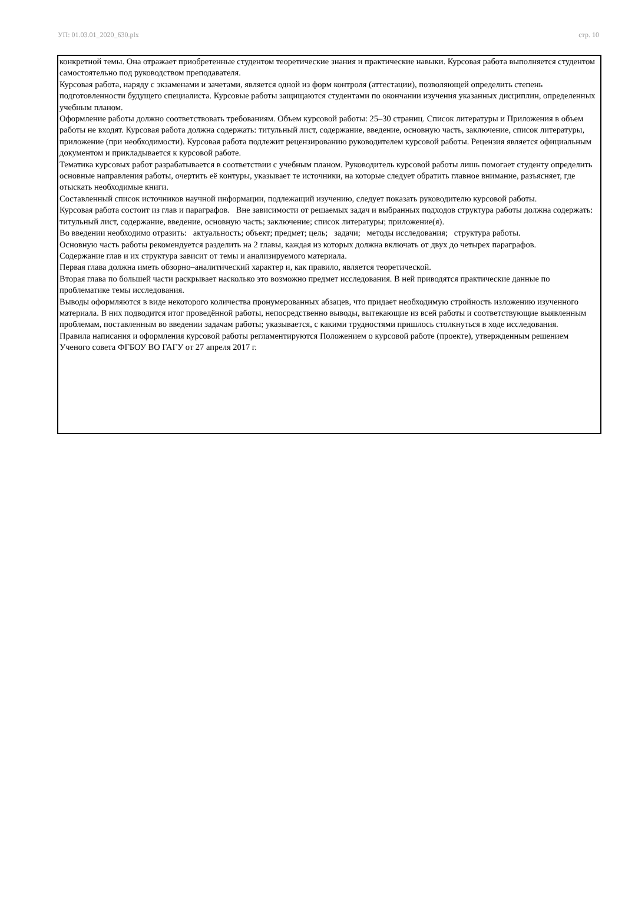УП: 01.03.01_2020_630.plx стр. 10
конкретной темы. Она отражает приобретенные студентом теоретические знания и практические навыки. Курсовая работа выполняется студентом самостоятельно под руководством преподавателя.
Курсовая работа, наряду с экзаменами и зачетами, является одной из форм контроля (аттестации), позволяющей определить степень подготовленности будущего специалиста. Курсовые работы защищаются студентами по окончании изучения указанных дисциплин, определенных учебным планом.
Оформление работы должно соответствовать требованиям. Объем курсовой работы: 25–30 страниц. Список литературы и Приложения в объем работы не входят. Курсовая работа должна содержать: титульный лист, содержание, введение, основную часть, заключение, список литературы, приложение (при необходимости). Курсовая работа подлежит рецензированию руководителем курсовой работы. Рецензия является официальным документом и прикладывается к курсовой работе.
Тематика курсовых работ разрабатывается в соответствии с учебным планом. Руководитель курсовой работы лишь помогает студенту определить основные направления работы, очертить её контуры, указывает те источники, на которые следует обратить главное внимание, разъясняет, где отыскать необходимые книги.
Составленный список источников научной информации, подлежащий изучению, следует показать руководителю курсовой работы.
Курсовая работа состоит из глав и параграфов. Вне зависимости от решаемых задач и выбранных подходов структура работы должна содержать: титульный лист, содержание, введение, основную часть; заключение; список литературы; приложение(я).
Во введении необходимо отразить: актуальность; объект; предмет; цель; задачи; методы исследования; структура работы.
Основную часть работы рекомендуется разделить на 2 главы, каждая из которых должна включать от двух до четырех параграфов.
Содержание глав и их структура зависит от темы и анализируемого материала.
Первая глава должна иметь обзорно–аналитический характер и, как правило, является теоретической.
Вторая глава по большей части раскрывает насколько это возможно предмет исследования. В ней приводятся практические данные по проблематике темы исследования.
Выводы оформляются в виде некоторого количества пронумерованных абзацев, что придает необходимую стройность изложению изученного материала. В них подводится итог проведённой работы, непосредственно выводы, вытекающие из всей работы и соответствующие выявленным проблемам, поставленным во введении задачам работы; указывается, с какими трудностями пришлось столкнуться в ходе исследования.
Правила написания и оформления курсовой работы регламентируются Положением о курсовой работе (проекте), утвержденным решением Ученого совета ФГБОУ ВО ГАГУ от 27 апреля 2017 г.